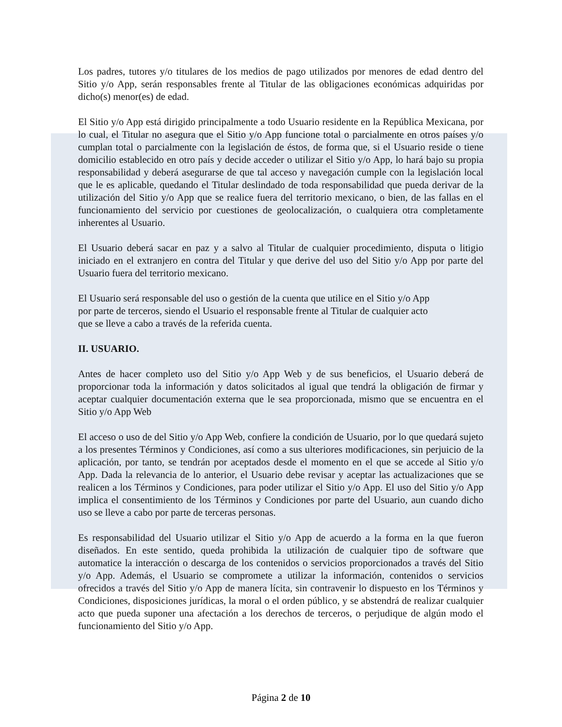Los padres, tutores y/o titulares de los medios de pago utilizados por menores de edad dentro del Sitio y/o App, serán responsables frente al Titular de las obligaciones económicas adquiridas por dicho(s) menor(es) de edad.
El Sitio y/o App está dirigido principalmente a todo Usuario residente en la República Mexicana, por lo cual, el Titular no asegura que el Sitio y/o App funcione total o parcialmente en otros países y/o cumplan total o parcialmente con la legislación de éstos, de forma que, si el Usuario reside o tiene domicilio establecido en otro país y decide acceder o utilizar el Sitio y/o App, lo hará bajo su propia responsabilidad y deberá asegurarse de que tal acceso y navegación cumple con la legislación local que le es aplicable, quedando el Titular deslindado de toda responsabilidad que pueda derivar de la utilización del Sitio y/o App que se realice fuera del territorio mexicano, o bien, de las fallas en el funcionamiento del servicio por cuestiones de geolocalización, o cualquiera otra completamente inherentes al Usuario.
El Usuario deberá sacar en paz y a salvo al Titular de cualquier procedimiento, disputa o litigio iniciado en el extranjero en contra del Titular y que derive del uso del Sitio y/o App por parte del Usuario fuera del territorio mexicano.
El Usuario será responsable del uso o gestión de la cuenta que utilice en el Sitio y/o App
por parte de terceros, siendo el Usuario el responsable frente al Titular de cualquier acto
que se lleve a cabo a través de la referida cuenta.
II. USUARIO.
Antes de hacer completo uso del Sitio y/o App Web y de sus beneficios, el Usuario deberá de proporcionar toda la información y datos solicitados al igual que tendrá la obligación de firmar y aceptar cualquier documentación externa que le sea proporcionada, mismo que se encuentra en el Sitio y/o App Web
El acceso o uso de del Sitio y/o App Web, confiere la condición de Usuario, por lo que quedará sujeto a los presentes Términos y Condiciones, así como a sus ulteriores modificaciones, sin perjuicio de la aplicación, por tanto, se tendrán por aceptados desde el momento en el que se accede al Sitio y/o App. Dada la relevancia de lo anterior, el Usuario debe revisar y aceptar las actualizaciones que se realicen a los Términos y Condiciones, para poder utilizar el Sitio y/o App. El uso del Sitio y/o App implica el consentimiento de los Términos y Condiciones por parte del Usuario, aun cuando dicho uso se lleve a cabo por parte de terceras personas.
Es responsabilidad del Usuario utilizar el Sitio y/o App de acuerdo a la forma en la que fueron diseñados. En este sentido, queda prohibida la utilización de cualquier tipo de software que automatice la interacción o descarga de los contenidos o servicios proporcionados a través del Sitio y/o App. Además, el Usuario se compromete a utilizar la información, contenidos o servicios ofrecidos a través del Sitio y/o App de manera lícita, sin contravenir lo dispuesto en los Términos y Condiciones, disposiciones jurídicas, la moral o el orden público, y se abstendrá de realizar cualquier acto que pueda suponer una afectación a los derechos de terceros, o perjudique de algún modo el funcionamiento del Sitio y/o App.
Página 2 de 10